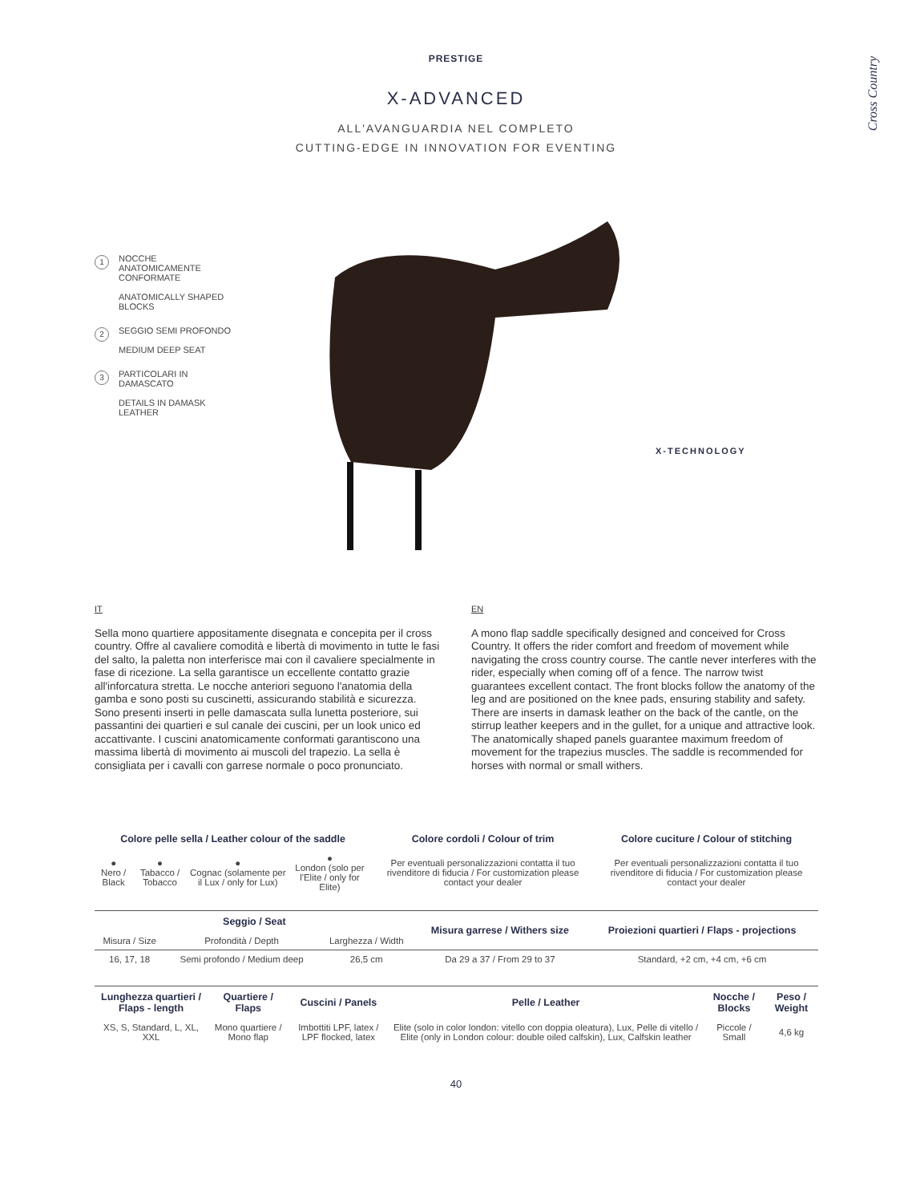Cross Country
PRESTIGE
X-ADVANCED
ALL'AVANGUARDIA NEL COMPLETO
CUTTING-EDGE IN INNOVATION FOR EVENTING
1 NOCCHE ANATOMICAMENTE CONFORMATE
ANATOMICALLY SHAPED BLOCKS
2 SEGGIO SEMI PROFONDO
MEDIUM DEEP SEAT
3 PARTICOLARI IN DAMASCATO
DETAILS IN DAMASK LEATHER
X-TECHNOLOGY
IT
Sella mono quartiere appositamente disegnata e concepita per il cross country. Offre al cavaliere comodità e libertà di movimento in tutte le fasi del salto, la paletta non interferisce mai con il cavaliere specialmente in fase di ricezione. La sella garantisce un eccellente contatto grazie all'inforcatura stretta. Le nocche anteriori seguono l'anatomia della gamba e sono posti su cuscinetti, assicurando stabilità e sicurezza. Sono presenti inserti in pelle damascata sulla lunetta posteriore, sui passantini dei quartieri e sul canale dei cuscini, per un look unico ed accattivante. I cuscini anatomicamente conformati garantiscono una massima libertà di movimento ai muscoli del trapezio. La sella è consigliata per i cavalli con garrese normale o poco pronunciato.
EN
A mono flap saddle specifically designed and conceived for Cross Country. It offers the rider comfort and freedom of movement while navigating the cross country course. The cantle never interferes with the rider, especially when coming off of a fence. The narrow twist guarantees excellent contact. The front blocks follow the anatomy of the leg and are positioned on the knee pads, ensuring stability and safety. There are inserts in damask leather on the back of the cantle, on the stirrup leather keepers and in the gullet, for a unique and attractive look. The anatomically shaped panels guarantee maximum freedom of movement for the trapezius muscles. The saddle is recommended for horses with normal or small withers.
| Colore pelle sella / Leather colour of the saddle | | | | Colore cordoli / Colour of trim | Colore cuciture / Colour of stitching |
| --- | --- | --- | --- | --- | --- |
| ● Nero / Black | ● Tabacco / Tobacco | ● Cognac (solamente per il Lux / only for Lux) | ● London (solo per l'Elite / only for Elite) | Per eventuali personalizzazioni contatta il tuo rivenditore di fiducia / For customization please contact your dealer | Per eventuali personalizzazioni contatta il tuo rivenditore di fiducia / For customization please contact your dealer |
| Seggio / Seat | | | Misura garrese / Withers size | Proiezioni quartieri / Flaps - projections |
| --- | --- | --- | --- | --- |
| Misura / Size | Profondità / Depth | Larghezza / Width | | |
| 16, 17, 18 | Semi profondo / Medium deep | 26,5 cm | Da 29 a 37 / From 29 to 37 | Standard, +2 cm, +4 cm, +6 cm |
| Lunghezza quartieri / Flaps - length | Quartiere / Flaps | Cuscini / Panels | Pelle / Leather | Nocche / Blocks | Peso / Weight |
| --- | --- | --- | --- | --- | --- |
| XS, S, Standard, L, XL, XXL | Mono quartiere / Mono flap | Imbottiti LPF, latex / LPF flocked, latex | Elite (solo in color london: vitello con doppia oleatura), Lux, Pelle di vitello / Elite (only in London colour: double oiled calfskin), Lux, Calfskin leather | Piccole / Small | 4,6 kg |
40